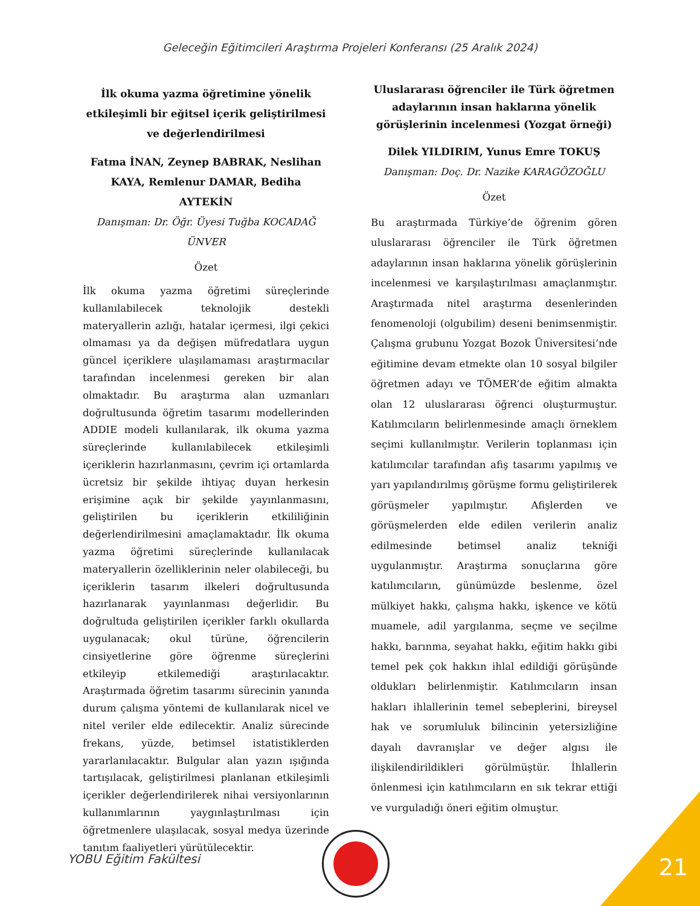Geleceğin Eğitimcileri Araştırma Projeleri Konferansı (25 Aralık 2024)
İlk okuma yazma öğretimine yönelik etkileşimli bir eğitsel içerik geliştirilmesi ve değerlendirilmesi
Fatma İNAN, Zeynep BABRAK, Neslihan KAYA, Remlenur DAMAR, Bediha AYTEKİN
Danışman: Dr. Öğr. Üyesi Tuğba KOCADAĞ ÜNVER
Özet
İlk okuma yazma öğretimi süreçlerinde kullanılabilecek teknolojik destekli materyallerin azlığı, hatalar içermesi, ilgi çekici olmaması ya da değişen müfredatlara uygun güncel içeriklere ulaşılamaması araştırmacılar tarafından incelenmesi gereken bir alan olmaktadır. Bu araştırma alan uzmanları doğrultusunda öğretim tasarımı modellerinden ADDIE modeli kullanılarak, ilk okuma yazma süreçlerinde kullanılabilecek etkileşimli içeriklerin hazırlanmasını, çevrim içi ortamlarda ücretsiz bir şekilde ihtiyaç duyan herkesin erişimine açık bir şekilde yayınlanmasını, geliştirilen bu içeriklerin etkililiğinin değerlendirilmesini amaçlamaktadır. İlk okuma yazma öğretimi süreçlerinde kullanılacak materyallerin özelliklerinin neler olabileceği, bu içeriklerin tasarım ilkeleri doğrultusunda hazırlanarak yayınlanması değerlidir. Bu doğrultuda geliştirilen içerikler farklı okullarda uygulanacak; okul türüne, öğrencilerin cinsiyetlerine göre öğrenme süreçlerini etkileyip etkilemediği araştırılacaktır. Araştırmada öğretim tasarımı sürecinin yanında durum çalışma yöntemi de kullanılarak nicel ve nitel veriler elde edilecektir. Analiz sürecinde frekans, yüzde, betimsel istatistiklerden yararlanılacaktır. Bulgular alan yazın ışığında tartışılacak, geliştirilmesi planlanan etkileşimli içerikler değerlendirilerek nihai versiyonlarının kullanımlarının yaygınlaştırılması için öğretmenlere ulaşılacak, sosyal medya üzerinde tanıtım faaliyetleri yürütülecektir.
Uluslararası öğrenciler ile Türk öğretmen adaylarının insan haklarına yönelik görüşlerinin incelenmesi (Yozgat örneği)
Dilek YILDIRIM, Yunus Emre TOKUŞ
Danışman: Doç. Dr. Nazike KARAGÖZOĞLU
Özet
Bu araştırmada Türkiye’de öğrenim gören uluslararası öğrenciler ile Türk öğretmen adaylarının insan haklarına yönelik görüşlerinin incelenmesi ve karşılaştırılması amaçlanmıştır. Araştırmada nitel araştırma desenlerinden fenomenoloji (olgubilim) deseni benimsenmiştir. Çalışma grubunu Yozgat Bozok Üniversitesi’nde eğitimine devam etmekte olan 10 sosyal bilgiler öğretmen adayı ve TÖMER’de eğitim almakta olan 12 uluslararası öğrenci oluşturmuştur. Katılımcıların belirlenmesinde amaçlı örneklem seçimi kullanılmıştır. Verilerin toplanması için katılımcılar tarafından afiş tasarımı yapılmış ve yarı yapılandırılmış görüşme formu geliştirilerek görüşmeler yapılmıştır. Afişlerden ve görüşmelerden elde edilen verilerin analiz edilmesinde betimsel analiz tekniği uygulanmıştır. Araştırma sonuçlarına göre katılımcıların, günümüzde beslenme, özel mülkiyet hakkı, çalışma hakkı, işkence ve kötü muamele, adil yargılanma, seçme ve seçilme hakkı, barınma, seyahat hakkı, eğitim hakkı gibi temel pek çok hakkın ihlal edildiği görüşünde oldukları belirlenmiştir. Katılımcıların insan hakları ihlallerinin temel sebeplerini, bireysel hak ve sorumluluk bilincinin yetersizliğine dayalı davranışlar ve değer algısı ile ilişkilendirildikleri görülmüştür. İhlallerin önlenmesi için katılımcıların en sık tekrar ettiği ve vurguladığı öneri eğitim olmuştur.
YOBU Eğitim Fakültesi 21